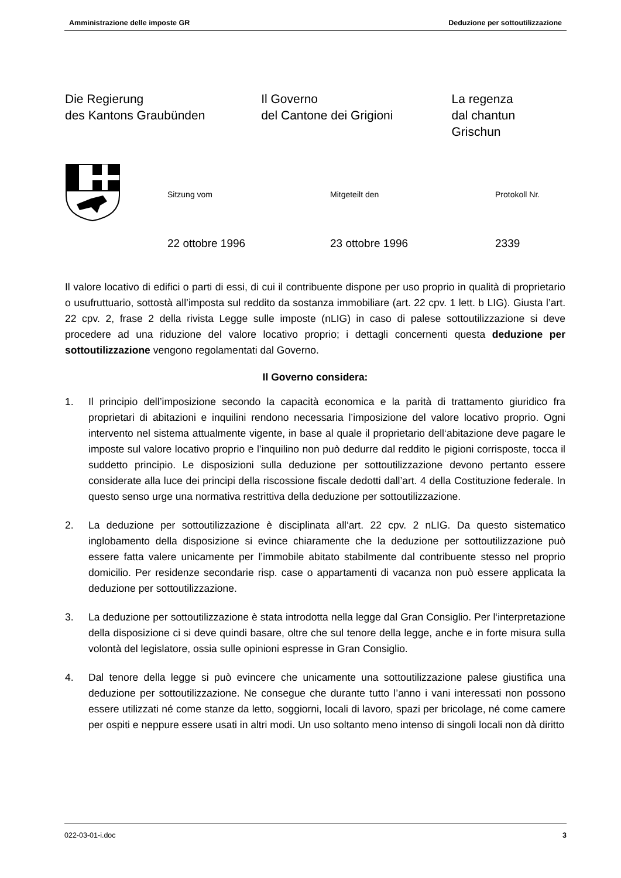Amministrazione delle imposte GR Deduzione per sottoutilizzazione
Die Regierung
des Kantons Graubünden
Il Governo
del Cantone dei Grigioni
La regenza
dal chantun Grischun
Sitzung vom Mitgeteilt den Protokoll Nr.
22 ottobre 1996 23 ottobre 1996 2339
Il valore locativo di edifici o parti di essi, di cui il contribuente dispone per uso proprio in qualità di proprietario o usufruttuario, sottostà all’imposta sul reddito da sostanza immobiliare (art. 22 cpv. 1 lett. b LIG). Giusta l’art. 22 cpv. 2, frase 2 della rivista Legge sulle imposte (nLIG) in caso di palese sottoutilizzazione si deve procedere ad una riduzione del valore locativo proprio; i dettagli concernenti questa deduzione per sottoutilizzazione vengono regolamentati dal Governo.
Il Governo considera:
1. Il principio dell’imposizione secondo la capacità economica e la parità di trattamento giuridico fra proprietari di abitazioni e inquilini rendono necessaria l’imposizione del valore locativo proprio. Ogni intervento nel sistema attualmente vigente, in base al quale il proprietario dell‘abitazione deve pagare le imposte sul valore locativo proprio e l’inquilino non può dedurre dal reddito le pigioni corrisposte, tocca il suddetto principio. Le disposizioni sulla deduzione per sottoutilizzazione devono pertanto essere considerate alla luce dei principi della riscossione fiscale dedotti dall’art. 4 della Costituzione federale. In questo senso urge una normativa restrittiva della deduzione per sottoutilizzazione.
2. La deduzione per sottoutilizzazione è disciplinata all‘art. 22 cpv. 2 nLIG. Da questo sistematico inglobamento della disposizione si evince chiaramente che la deduzione per sottoutilizzazione può essere fatta valere unicamente per l’immobile abitato stabilmente dal contribuente stesso nel proprio domicilio. Per residenze secondarie risp. case o appartamenti di vacanza non può essere applicata la deduzione per sottoutilizzazione.
3. La deduzione per sottoutilizzazione è stata introdotta nella legge dal Gran Consiglio. Per l‘interpretazione della disposizione ci si deve quindi basare, oltre che sul tenore della legge, anche e in forte misura sulla volontà del legislatore, ossia sulle opinioni espresse in Gran Consiglio.
4. Dal tenore della legge si può evincere che unicamente una sottoutilizzazione palese giustifica una deduzione per sottoutilizzazione. Ne consegue che durante tutto l’anno i vani interessati non possono essere utilizzati né come stanze da letto, soggiorni, locali di lavoro, spazi per bricolage, né come camere per ospiti e neppure essere usati in altri modi. Un uso soltanto meno intenso di singoli locali non dà diritto
022-03-01-i.doc 3